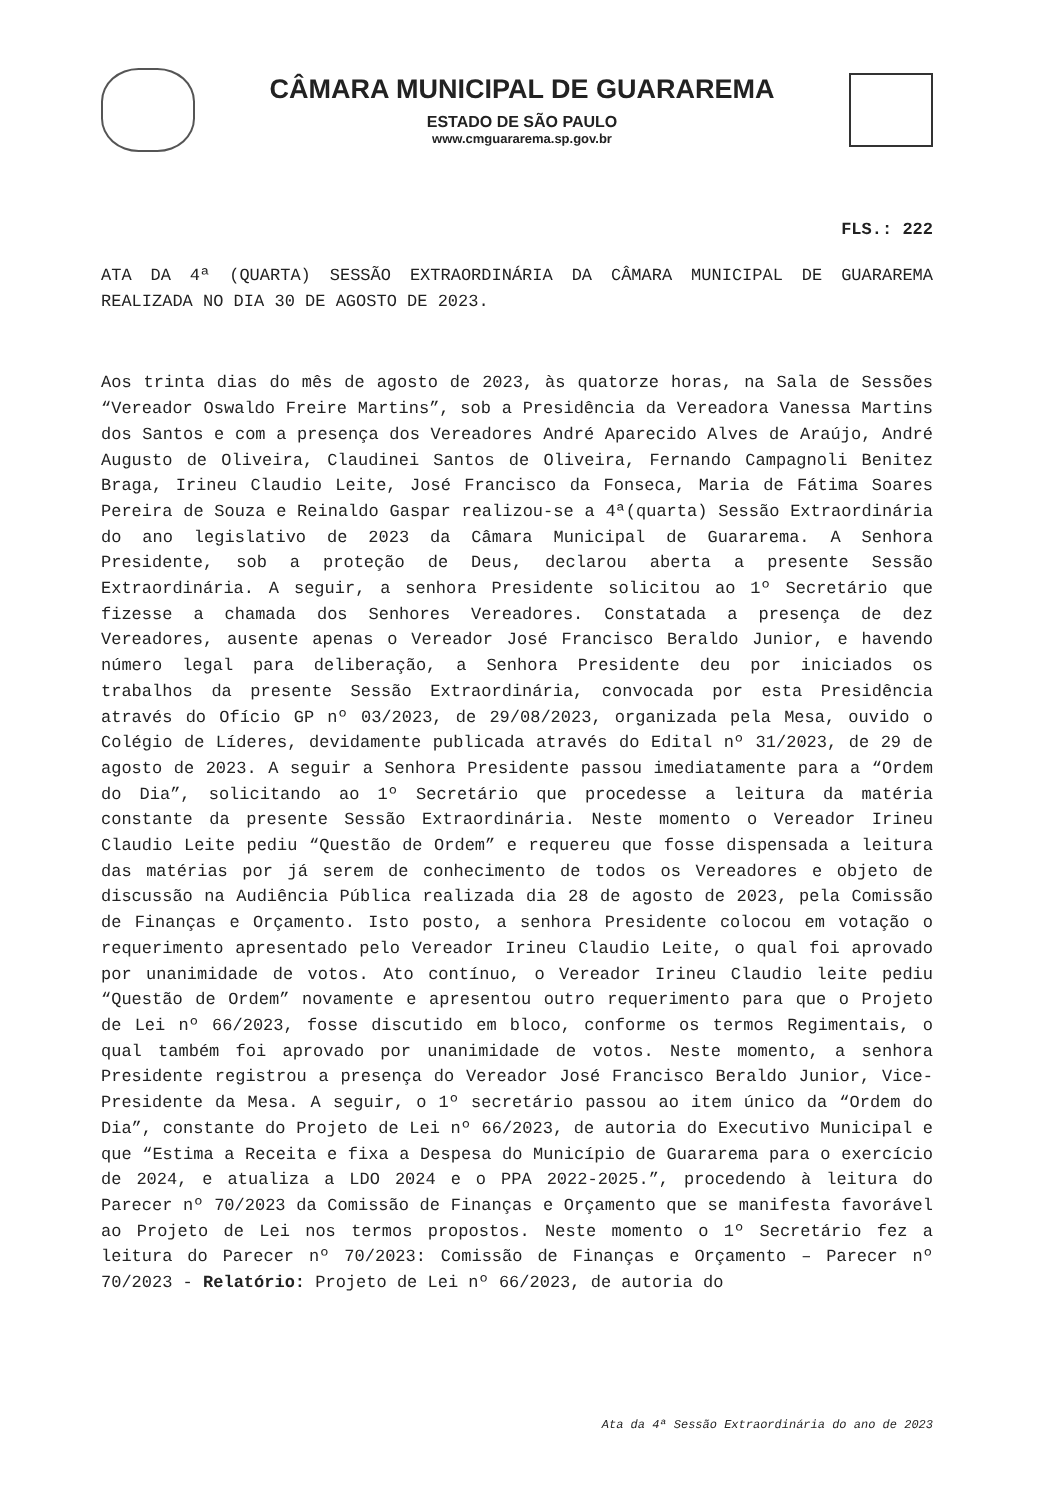CÂMARA MUNICIPAL DE GUARAREMA
ESTADO DE SÃO PAULO
www.cmguararema.sp.gov.br
FLS.: 222
ATA DA 4ª (QUARTA) SESSÃO EXTRAORDINÁRIA DA CÂMARA MUNICIPAL DE GUARAREMA REALIZADA NO DIA 30 DE AGOSTO DE 2023.
Aos trinta dias do mês de agosto de 2023, às quatorze horas, na Sala de Sessões “Vereador Oswaldo Freire Martins”, sob a Presidência da Vereadora Vanessa Martins dos Santos e com a presença dos Vereadores André Aparecido Alves de Araújo, André Augusto de Oliveira, Claudinei Santos de Oliveira, Fernando Campagnoli Benitez Braga, Irineu Claudio Leite, José Francisco da Fonseca, Maria de Fátima Soares Pereira de Souza e Reinaldo Gaspar realizou-se a 4ª(quarta) Sessão Extraordinária do ano legislativo de 2023 da Câmara Municipal de Guararema. A Senhora Presidente, sob a proteção de Deus, declarou aberta a presente Sessão Extraordinária. A seguir, a senhora Presidente solicitou ao 1º Secretário que fizesse a chamada dos Senhores Vereadores. Constatada a presença de dez Vereadores, ausente apenas o Vereador José Francisco Beraldo Junior, e havendo número legal para deliberação, a Senhora Presidente deu por iniciados os trabalhos da presente Sessão Extraordinária, convocada por esta Presidência através do Ofício GP nº 03/2023, de 29/08/2023, organizada pela Mesa, ouvido o Colégio de Líderes, devidamente publicada através do Edital nº 31/2023, de 29 de agosto de 2023. A seguir a Senhora Presidente passou imediatamente para a “Ordem do Dia”, solicitando ao 1º Secretário que procedesse a leitura da matéria constante da presente Sessão Extraordinária. Neste momento o Vereador Irineu Claudio Leite pediu “Questão de Ordem” e requereu que fosse dispensada a leitura das matérias por já serem de conhecimento de todos os Vereadores e objeto de discussão na Audiência Pública realizada dia 28 de agosto de 2023, pela Comissão de Finanças e Orçamento. Isto posto, a senhora Presidente colocou em votação o requerimento apresentado pelo Vereador Irineu Claudio Leite, o qual foi aprovado por unanimidade de votos. Ato contínuo, o Vereador Irineu Claudio leite pediu “Questão de Ordem” novamente e apresentou outro requerimento para que o Projeto de Lei nº 66/2023, fosse discutido em bloco, conforme os termos Regimentais, o qual também foi aprovado por unanimidade de votos. Neste momento, a senhora Presidente registrou a presença do Vereador José Francisco Beraldo Junior, Vice-Presidente da Mesa. A seguir, o 1º secretário passou ao item único da “Ordem do Dia”, constante do Projeto de Lei nº 66/2023, de autoria do Executivo Municipal e que “Estima a Receita e fixa a Despesa do Município de Guararema para o exercício de 2024, e atualiza a LDO 2024 e o PPA 2022-2025.”, procedendo à leitura do Parecer nº 70/2023 da Comissão de Finanças e Orçamento que se manifesta favorável ao Projeto de Lei nos termos propostos. Neste momento o 1º Secretário fez a leitura do Parecer nº 70/2023: Comissão de Finanças e Orçamento – Parecer nº 70/2023 - Relatório: Projeto de Lei nº 66/2023, de autoria do
Ata da 4ª Sessão Extraordinária do ano de 2023